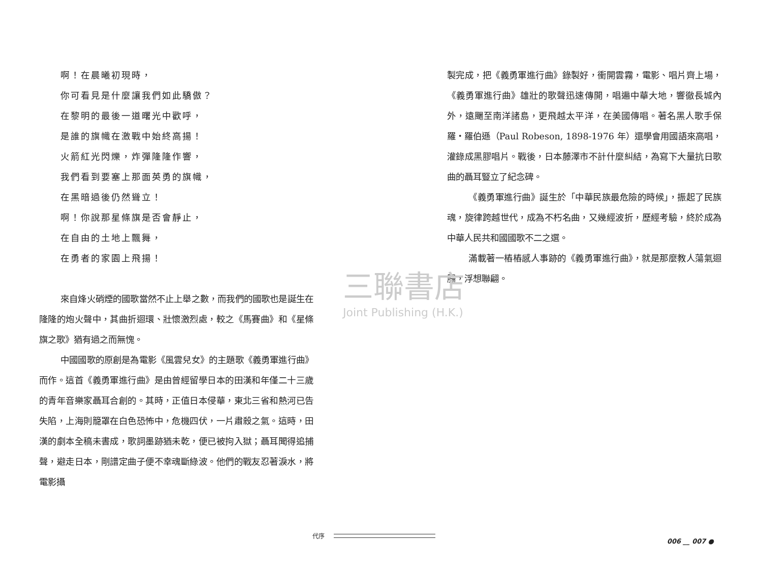啊！在晨曦初現時，
你可看見是什麼讓我們如此驕傲？
在黎明的最後一道曙光中歡呼，
是誰的旗幟在激戰中始終高揚！
火箭紅光閃爍，炸彈隆隆作響，
我們看到要塞上那面英勇的旗幟，
在黑暗過後仍然聳立！
啊！你說那星條旗是否會靜止，
在自由的土地上飄舞，
在勇者的家園上飛揚！
來自烽火硝煙的國歌當然不止上舉之數，而我們的國歌也是誕生在隆隆的炮火聲中，其曲折迴環、壯懷激烈處，較之《馬賽曲》和《星條旗之歌》猶有過之而無愧。
中國國歌的原創是為電影《風雲兒女》的主題歌《義勇軍進行曲》而作。這首《義勇軍進行曲》是由曾經留學日本的田漢和年僅二十三歲的青年音樂家聶耳合創的。其時，正值日本侵華，東北三省和熱河已告失陷，上海則籠罩在白色恐怖中，危機四伏，一片肅殺之氣。這時，田漢的劇本全稿未書成，歌詞墨跡猶未乾，便已被拘入獄；聶耳聞得追捕聲，避走日本，剛譜定曲子便不幸魂斷綠波。他們的戰友忍著淚水，將電影攝
製完成，把《義勇軍進行曲》錄製好，衝開雲霧，電影、唱片齊上場，《義勇軍進行曲》雄壯的歌聲迅速傳開，唱遍中華大地，響徹長城內外，遠颺至南洋諸島，更飛越太平洋，在美國傳唱。著名黑人歌手保羅・羅伯遜（Paul Robeson, 1898-1976 年）還學會用國語來高唱，灌錄成黑膠唱片。戰後，日本藤澤市不計什麼糾結，為寫下大量抗日歌曲的聶耳豎立了紀念碑。
《義勇軍進行曲》誕生於「中華民族最危險的時候」，振起了民族魂，旋律跨越世代，成為不朽名曲，又幾經波折，歷經考驗，終於成為中華人民共和國國歌不二之選。
滿載著一樁樁感人事跡的《義勇軍進行曲》，就是那麼教人蕩氣迴腸，浮想聯翩。
三聯書店
Joint Publishing (H.K.)
代序
006 __ 007 ●